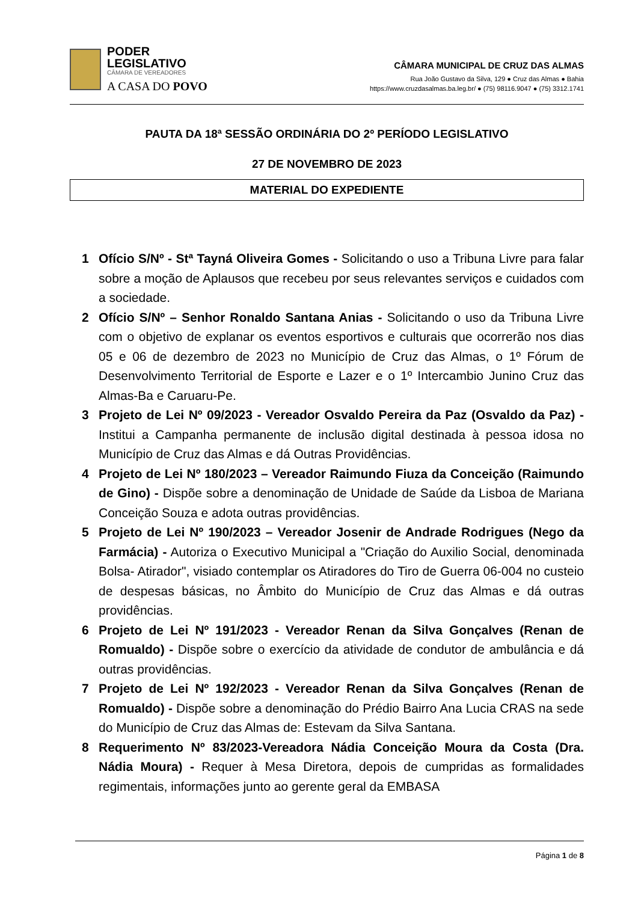PODER
LEGISLATIVO
CÂMARA DE VEREADORES
A CASA DO POVO
CÂMARA MUNICIPAL DE CRUZ DAS ALMAS
Rua João Gustavo da Silva, 129 ● Cruz das Almas ● Bahia
https://www.cruzdasalmas.ba.leg.br/ ● (75) 98116.9047 ● (75) 3312.1741
PAUTA DA 18ª SESSÃO ORDINÁRIA DO 2º PERÍODO LEGISLATIVO
27 DE NOVEMBRO DE 2023
MATERIAL DO EXPEDIENTE
1 Ofício S/Nº - Stª Tayná Oliveira Gomes - Solicitando o uso a Tribuna Livre para falar sobre a moção de Aplausos que recebeu por seus relevantes serviços e cuidados com a sociedade.
2 Ofício S/Nº – Senhor Ronaldo Santana Anias - Solicitando o uso da Tribuna Livre com o objetivo de explanar os eventos esportivos e culturais que ocorrerão nos dias 05 e 06 de dezembro de 2023 no Município de Cruz das Almas, o 1º Fórum de Desenvolvimento Territorial de Esporte e Lazer e o 1º Intercambio Junino Cruz das Almas-Ba e Caruaru-Pe.
3 Projeto de Lei Nº 09/2023 - Vereador Osvaldo Pereira da Paz (Osvaldo da Paz) - Institui a Campanha permanente de inclusão digital destinada à pessoa idosa no Município de Cruz das Almas e dá Outras Providências.
4 Projeto de Lei Nº 180/2023 – Vereador Raimundo Fiuza da Conceição (Raimundo de Gino) - Dispõe sobre a denominação de Unidade de Saúde da Lisboa de Mariana Conceição Souza e adota outras providências.
5 Projeto de Lei Nº 190/2023 – Vereador Josenir de Andrade Rodrigues (Nego da Farmácia) - Autoriza o Executivo Municipal a "Criação do Auxilio Social, denominada Bolsa- Atirador", visiado contemplar os Atiradores do Tiro de Guerra 06-004 no custeio de despesas básicas, no Âmbito do Município de Cruz das Almas e dá outras providências.
6 Projeto de Lei Nº 191/2023 - Vereador Renan da Silva Gonçalves (Renan de Romualdo) - Dispõe sobre o exercício da atividade de condutor de ambulância e dá outras providências.
7 Projeto de Lei Nº 192/2023 - Vereador Renan da Silva Gonçalves (Renan de Romualdo) - Dispõe sobre a denominação do Prédio Bairro Ana Lucia CRAS na sede do Município de Cruz das Almas de: Estevam da Silva Santana.
8 Requerimento Nº 83/2023-Vereadora Nádia Conceição Moura da Costa (Dra. Nádia Moura) - Requer à Mesa Diretora, depois de cumpridas as formalidades regimentais, informações junto ao gerente geral da EMBASA
Página 1 de 8